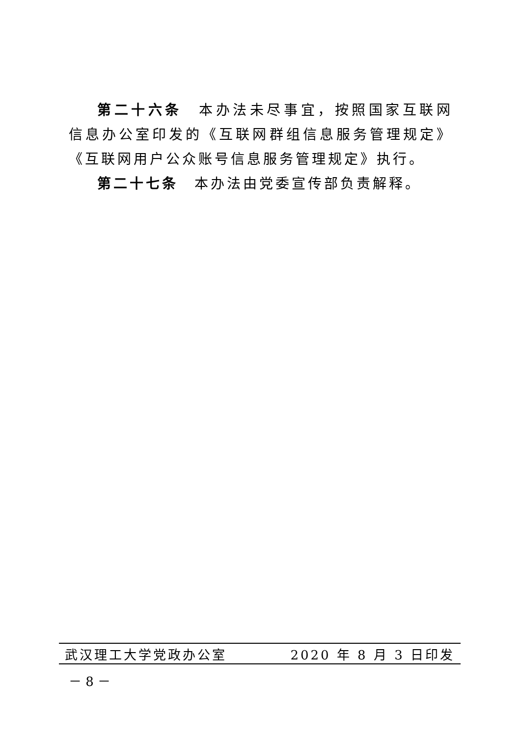第二十六条　本办法未尽事宜，按照国家互联网信息办公室印发的《互联网群组信息服务管理规定》《互联网用户公众账号信息服务管理规定》执行。
第二十七条　本办法由党委宣传部负责解释。
武汉理工大学党政办公室 2020 年 8 月 3 日印发
－ 8 －